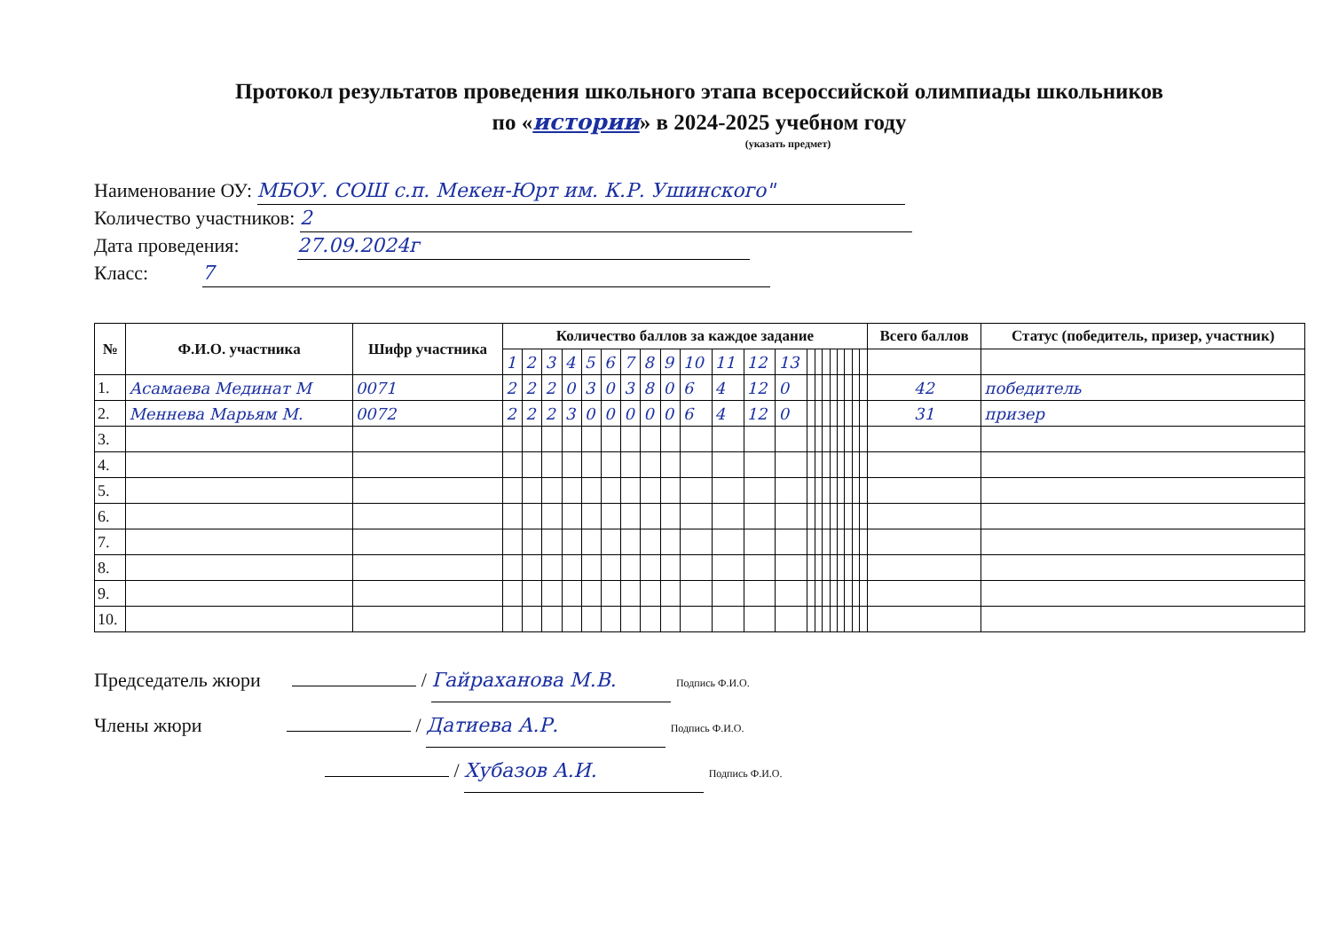Протокол результатов проведения школьного этапа всероссийской олимпиады школьников
по «истории» в 2024-2025 учебном году
(указать предмет)
Наименование ОУ: МБОУ. СОШ с.п. Мекен-Юрт им. К.Р. Ушинского"
Количество участников: 2
Дата проведения: 27.09.2024г
Класс: 7
| № | Ф.И.О. участника | Шифр участника | Количество баллов за каждое задание | | | | | | | | | | | | | | | | | | | | | Всего баллов | Статус (победитель, призер, участник) |
| --- | --- | --- | --- | --- | --- | --- | --- | --- | --- | --- | --- | --- | --- | --- | --- | --- | --- | --- | --- | --- | --- | --- | --- | --- | --- |
| | | | 1 | 2 | 3 | 4 | 5 | 6 | 7 | 8 | 9 | 10 | 11 | 12 | 13 | | | | | | | | | | |
| 1. | Асамаева Мединат М | 0071 | 2 | 2 | 2 | 0 | 3 | 0 | 3 | 8 | 0 | 6 | 4 | 12 | 0 | | | | | | | | | 42 | победитель |
| 2. | Меннева Марьям М. | 0072 | 2 | 2 | 2 | 3 | 0 | 0 | 0 | 0 | 0 | 6 | 4 | 12 | 0 | | | | | | | | | 31 | призер |
| 3. | | | | | | | | | | | | | | | | | | | | | | | | | |
| 4. | | | | | | | | | | | | | | | | | | | | | | | | | |
| 5. | | | | | | | | | | | | | | | | | | | | | | | | | |
| 6. | | | | | | | | | | | | | | | | | | | | | | | | | |
| 7. | | | | | | | | | | | | | | | | | | | | | | | | | |
| 8. | | | | | | | | | | | | | | | | | | | | | | | | | |
| 9. | | | | | | | | | | | | | | | | | | | | | | | | | |
| 10. | | | | | | | | | | | | | | | | | | | | | | | | | |
Председатель жюри / Гайраханова М.В. Подпись Ф.И.О.
Члены жюри / Датиева А.Р. Подпись Ф.И.О.
/ Хубазов А.И. Подпись Ф.И.О.